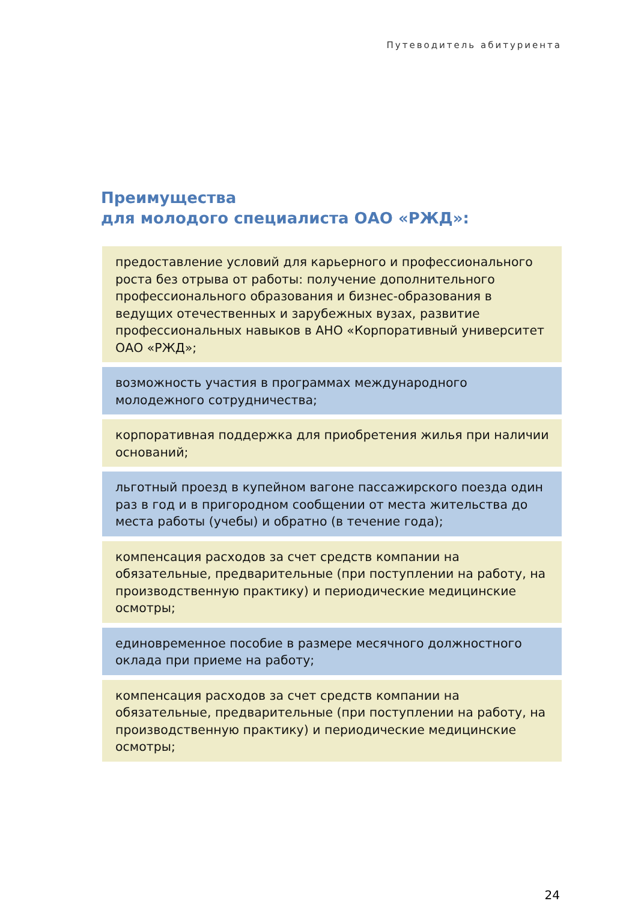Путеводитель абитуриента
Преимущества
для молодого специалиста ОАО «РЖД»:
предоставление условий для карьерного и профессионального роста без отрыва от работы: получение дополнительного профессионального образования и бизнес-образования в ведущих отечественных и зарубежных вузах, развитие профессиональных навыков в АНО «Корпоративный университет ОАО «РЖД»;
возможность участия в программах международного молодежного сотрудничества;
корпоративная поддержка для приобретения жилья при наличии оснований;
льготный проезд в купейном вагоне пассажирского поезда один раз в год и в пригородном сообщении от места жительства до места работы (учебы) и обратно (в течение года);
компенсация расходов за счет средств компании на обязательные, предварительные (при поступлении на работу, на производственную практику) и периодические медицинские осмотры;
единовременное пособие в размере месячного должностного оклада при приеме на работу;
компенсация расходов за счет средств компании на обязательные, предварительные (при поступлении на работу, на производственную практику) и периодические медицинские осмотры;
24